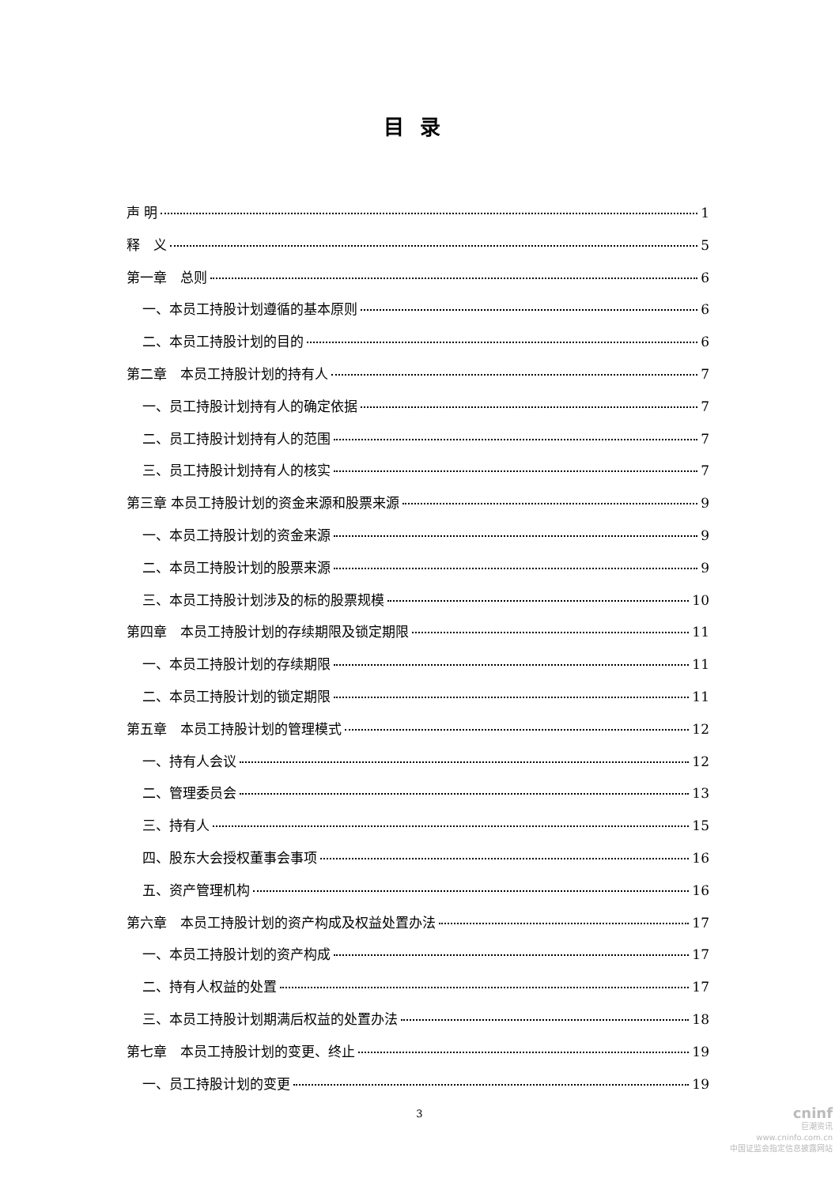目录
声 明 1
释　义 5
第一章　总则 6
一、本员工持股计划遵循的基本原则 6
二、本员工持股计划的目的 6
第二章　本员工持股计划的持有人 7
一、员工持股计划持有人的确定依据 7
二、员工持股计划持有人的范围 7
三、员工持股计划持有人的核实 7
第三章 本员工持股计划的资金来源和股票来源 9
一、本员工持股计划的资金来源 9
二、本员工持股计划的股票来源 9
三、本员工持股计划涉及的标的股票规模 10
第四章　本员工持股计划的存续期限及锁定期限 11
一、本员工持股计划的存续期限 11
二、本员工持股计划的锁定期限 11
第五章　本员工持股计划的管理模式 12
一、持有人会议 12
二、管理委员会 13
三、持有人 15
四、股东大会授权董事会事项 16
五、资产管理机构 16
第六章　本员工持股计划的资产构成及权益处置办法 17
一、本员工持股计划的资产构成 17
二、持有人权益的处置 17
三、本员工持股计划期满后权益的处置办法 18
第七章　本员工持股计划的变更、终止 19
一、员工持股计划的变更 19
3
cninf
巨潮资讯
www.cninfo.com.cn
中国证监会指定信息披露网站